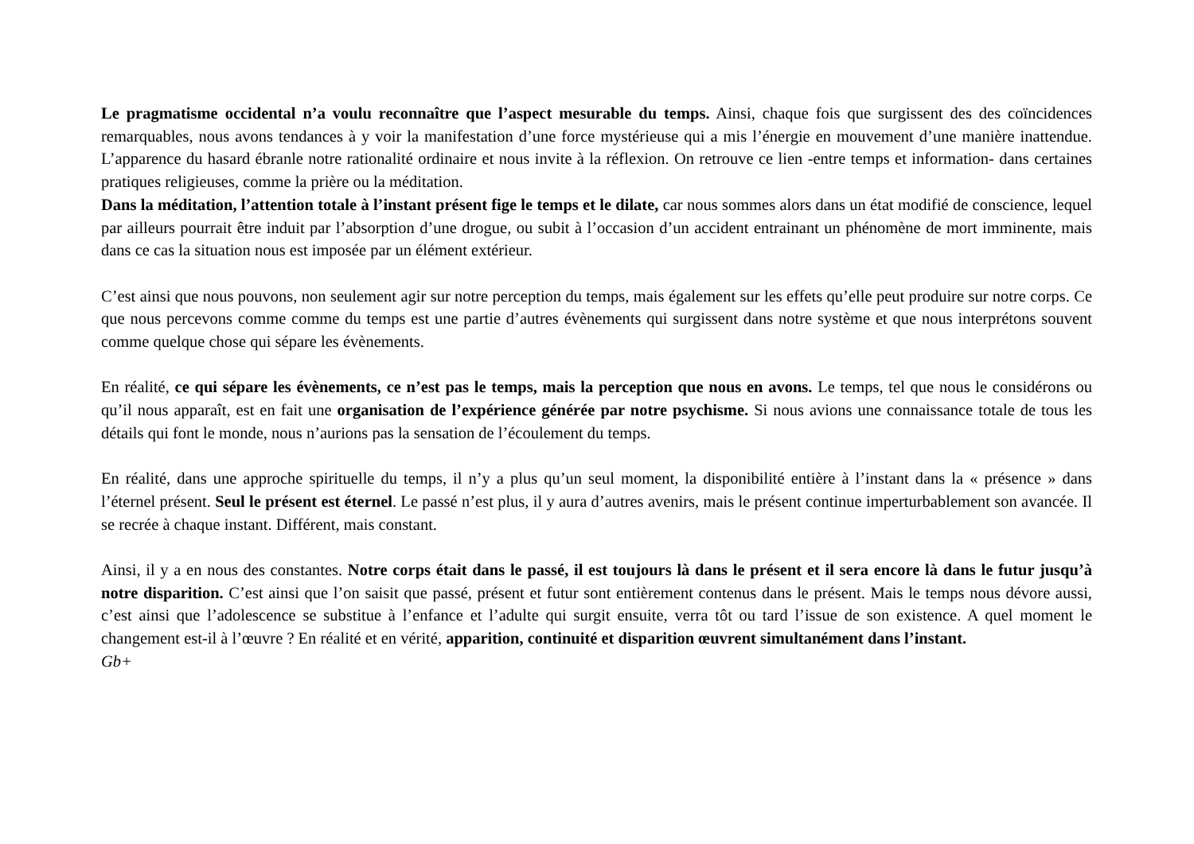Le pragmatisme occidental n’a voulu reconnaître que l’aspect mesurable du temps. Ainsi, chaque fois que surgissent des des coïncidences remarquables, nous avons tendances à y voir la manifestation d’une force mystérieuse qui a mis l’énergie en mouvement d’une manière inattendue. L’apparence du hasard ébranle notre rationalité ordinaire et nous invite à la réflexion. On retrouve ce lien -entre temps et information- dans certaines pratiques religieuses, comme la prière ou la méditation.
Dans la méditation, l’attention totale à l’instant présent fige le temps et le dilate, car nous sommes alors dans un état modifié de conscience, lequel par ailleurs pourrait être induit par l’absorption d’une drogue, ou subit à l’occasion d’un accident entrainant un phénomène de mort imminente, mais dans ce cas la situation nous est imposée par un élément extérieur.
C’est ainsi que nous pouvons, non seulement agir sur notre perception du temps, mais également sur les effets qu’elle peut produire sur notre corps. Ce que nous percevons comme comme du temps est une partie d’autres évènements qui surgissent dans notre système et que nous interprétons souvent comme quelque chose qui sépare les évènements.
En réalité, ce qui sépare les évènements, ce n’est pas le temps, mais la perception que nous en avons. Le temps, tel que nous le considérons ou qu’il nous apparaît, est en fait une organisation de l’expérience générée par notre psychisme. Si nous avions une connaissance totale de tous les détails qui font le monde, nous n’aurions pas la sensation de l’écoulement du temps.
En réalité, dans une approche spirituelle du temps, il n’y a plus qu’un seul moment, la disponibilité entière à l’instant dans la « présence » dans l’éternel présent. Seul le présent est éternel. Le passé n’est plus, il y aura d’autres avenirs, mais le présent continue imperturbablement son avancée. Il se recrée à chaque instant. Différent, mais constant.
Ainsi, il y a en nous des constantes. Notre corps était dans le passé, il est toujours là dans le présent et il sera encore là dans le futur jusqu’à notre disparition. C’est ainsi que l’on saisit que passé, présent et futur sont entièrement contenus dans le présent. Mais le temps nous dévore aussi, c’est ainsi que l’adolescence se substitue à l’enfance et l’adulte qui surgit ensuite, verra tôt ou tard l’issue de son existence. A quel moment le changement est-il à l’œuvre ? En réalité et en vérité, apparition, continuité et disparition œuvrent simultanément dans l’instant.
Gb+